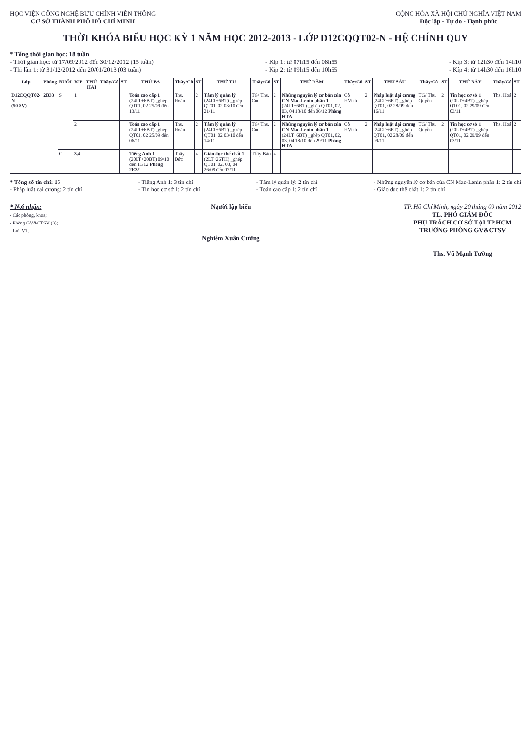HỌC VIỆN CÔNG NGHỆ BƯU CHÍNH VIỄN THÔNG
CƠ SỞ THÀNH PHỐ HỒ CHÍ MINH
CỘNG HÒA XÃ HỘI CHỦ NGHĨA VIỆT NAM
Độc lập - Tự do - Hạnh phúc
THỜI KHÓA BIỂU HỌC KỲ 1 NĂM HỌC 2012-2013 - LỚP D12CQQT02-N - HỆ CHÍNH QUY
* Tổng thời gian học: 18 tuần
- Thời gian học: từ 17/09/2012 đến 30/12/2012 (15 tuần)
- Thi lần 1: từ 31/12/2012 đến 20/01/2013 (03 tuần)
- Kíp 1: từ 07h15 đến 08h55
- Kíp 2: từ 09h15 đến 10h55
- Kíp 3: từ 12h30 đến 14h10
- Kíp 4: từ 14h30 đến 16h10
| Lớp | Phòng | BUỔI | KÍP | THỨ HAI | Thầy/Cô | ST | THỨ BA | Thầy/Cô | ST | THỨ TƯ | Thầy/Cô | ST | THỨ NĂM | Thầy/Cô | ST | THỨ SÁU | Thầy/Cô | ST | THỨ BẢY | Thầy/Cô | ST |
| --- | --- | --- | --- | --- | --- | --- | --- | --- | --- | --- | --- | --- | --- | --- | --- | --- | --- | --- | --- | --- | --- |
| D12CQQT02-N (50 SV) | 2B33 | S | 1 | | | | Toán cao cấp 1 (24LT+6BT) _ghép QT01, 02 25/09 đến 13/11 | Ths. Hoàn | 2 | Tâm lý quản lý (24LT+6BT) _ghép QT01, 02 03/10 đến 21/11 | TG/ Ths. Cúc | 2 | Những nguyên lý cơ bản của CN Mac-Lenin phần 1 (24LT+6BT) _ghép QT01, 02, 03, 04 18/10 đến 06/12 Phòng HTA | Cô HVinh | 2 | Pháp luật đại cương (24LT+6BT) _ghép QT01, 02 28/09 đến 16/11 | TG/ Ths. Quyền | 2 | Tin học cơ sở 1 (20LT+4BT) _ghép QT01, 02 29/09 đến 03/11 | Ths. Hoá | 2 |
| | | | 2 | | | | Toán cao cấp 1 (24LT+6BT) _ghép QT01, 02 25/09 đến 06/11 | Ths. Hoàn | 2 | Tâm lý quản lý (24LT+6BT) _ghép QT01, 02 03/10 đến 14/11 | TG/ Ths. Cúc | 2 | Những nguyên lý cơ bản của CN Mac-Lenin phần 1 (24LT+6BT) _ghép QT01, 02, 03, 04 18/10 đến 29/11 Phòng HTA | Cô HVinh | 2 | Pháp luật đại cương (24LT+6BT) _ghép QT01, 02 28/09 đến 09/11 | TG/ Ths. Quyền | 2 | Tin học cơ sở 1 (20LT+4BT) _ghép QT01, 02 29/09 đến 03/11 | Ths. Hoá | 2 |
| | | C | 3.4 | | | | Tiếng Anh 1 (20LT+20BT) 09/10 đến 11/12 Phòng 2E32 | Thầy Đức | 4 | Giáo dục thể chất 1 (2LT+26TH) _ghép QT01, 02, 03, 04 26/09 đến 07/11 | Thầy Bảo | 4 | | | | | | | | | |
* Tổng số tín chỉ: 15
- Pháp luật đại cương: 2 tín chỉ
- Tiếng Anh 1: 3 tín chỉ
- Tin học cơ sở 1: 2 tín chỉ
- Tâm lý quản lý: 2 tín chỉ
- Toán cao cấp 1: 2 tín chỉ
- Những nguyên lý cơ bản của CN Mac-Lenin phần 1: 2 tín chỉ
- Giáo dục thể chất 1: 2 tín chỉ
* Nơi nhận:
- Các phòng, khoa;
- Phòng GV&CTSV (3);
- Lưu VT.
Người lập biểu
Nghiêm Xuân Cường
TP. Hồ Chí Minh, ngày 20 tháng 09 năm 2012
TL. PHÓ GIÁM ĐỐC
PHỤ TRÁCH CƠ SỞ TẠI TP.HCM
TRƯỞNG PHÒNG GV&CTSV
Ths. Vũ Mạnh Tường